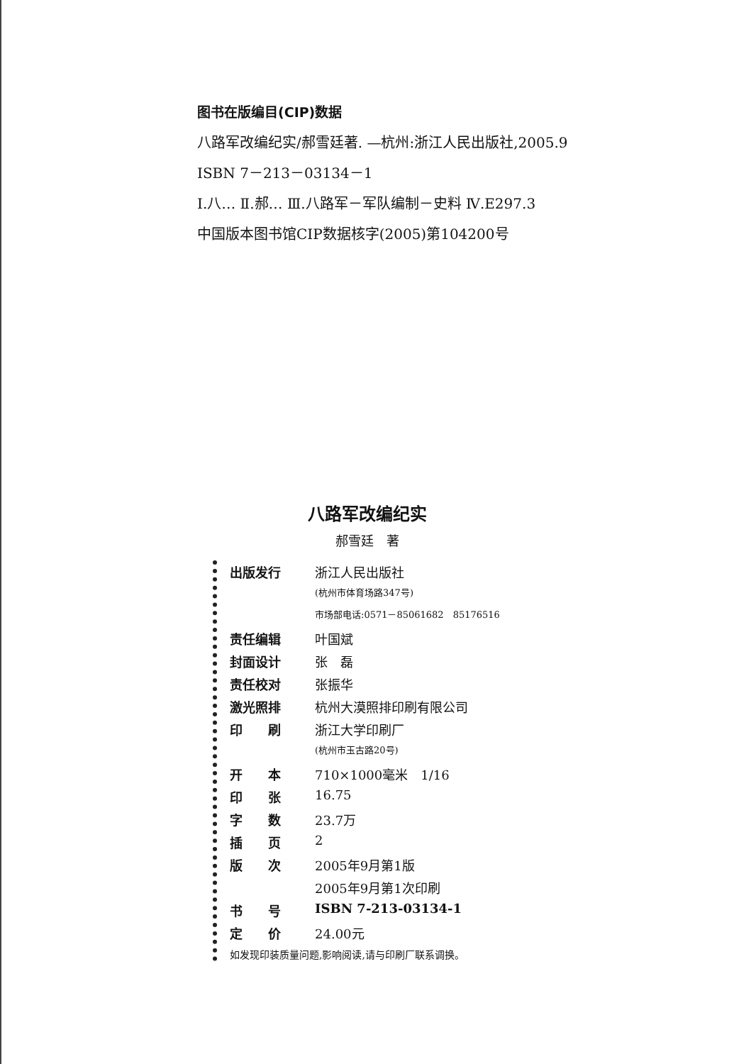图书在版编目(CIP)数据
八路军改编纪实/郝雪廷著. —杭州:浙江人民出版社,2005.9
ISBN 7－213－03134－1
Ⅰ.八… Ⅱ.郝… Ⅲ.八路军－军队编制－史料 Ⅳ.E297.3
中国版本图书馆CIP数据核字(2005)第104200号
八路军改编纪实
郝雪廷　著
| 出版发行 | 浙江人民出版社 |
| | (杭州市体育场路347号) |
| | 市场部电话:0571－85061682 85176516 |
| 责任编辑 | 叶国斌 |
| 封面设计 | 张 磊 |
| 责任校对 | 张振华 |
| 激光照排 | 杭州大漠照排印刷有限公司 |
| 印 刷 | 浙江大学印刷厂 |
| | (杭州市玉古路20号) |
| 开 本 | 710×1000毫米 1/16 |
| 印 张 | 16.75 |
| 字 数 | 23.7万 |
| 插 页 | 2 |
| 版 次 | 2005年9月第1版 |
| | 2005年9月第1次印刷 |
| 书 号 | ISBN 7-213-03134-1 |
| 定 价 | 24.00元 |
如发现印装质量问题,影响阅读,请与印刷厂联系调换。